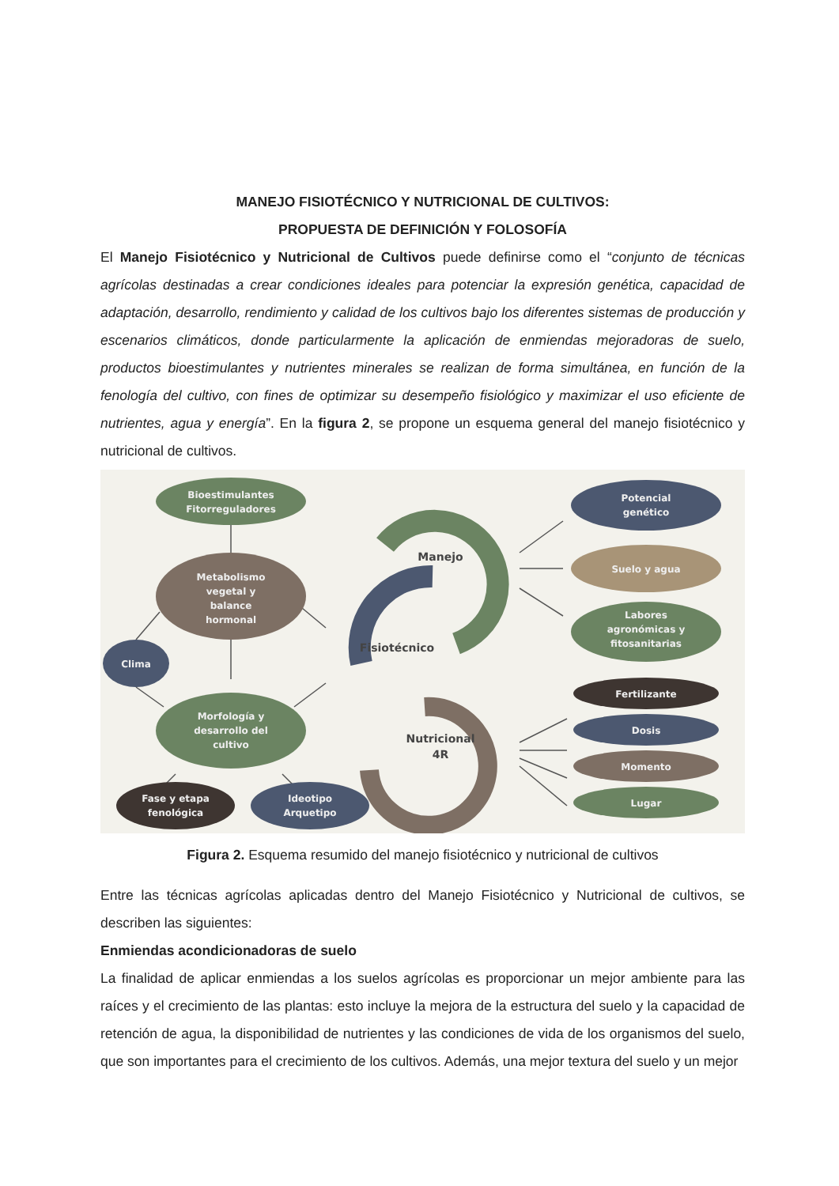MANEJO FISIOTÉCNICO Y NUTRICIONAL DE CULTIVOS:
PROPUESTA DE DEFINICIÓN Y FOLOSOFÍA
El Manejo Fisiotécnico y Nutricional de Cultivos puede definirse como el “conjunto de técnicas agrícolas destinadas a crear condiciones ideales para potenciar la expresión genética, capacidad de adaptación, desarrollo, rendimiento y calidad de los cultivos bajo los diferentes sistemas de producción y escenarios climáticos, donde particularmente la aplicación de enmiendas mejoradoras de suelo, productos bioestimulantes y nutrientes minerales se realizan de forma simultánea, en función de la fenología del cultivo, con fines de optimizar su desempeño fisiológico y maximizar el uso eficiente de nutrientes, agua y energía”. En la figura 2, se propone un esquema general del manejo fisiotécnico y nutricional de cultivos.
Bioestimulantes
Fitorreguladores
Metabolismo
vegetal y
balance
hormonal
Clima
Morfología y
desarrollo del
cultivo
Fase y etapa
fenológica
Ideotipo
Arquetipo
Manejo
Fisiotécnico
Nutricional
4R
Potencial
genético
Suelo y agua
Labores
agronómicas y
fitosanitarias
Fertilizante
Dosis
Momento
Lugar
Figura 2. Esquema resumido del manejo fisiotécnico y nutricional de cultivos
Entre las técnicas agrícolas aplicadas dentro del Manejo Fisiotécnico y Nutricional de cultivos, se describen las siguientes:
Enmiendas acondicionadoras de suelo
La finalidad de aplicar enmiendas a los suelos agrícolas es proporcionar un mejor ambiente para las raíces y el crecimiento de las plantas: esto incluye la mejora de la estructura del suelo y la capacidad de retención de agua, la disponibilidad de nutrientes y las condiciones de vida de los organismos del suelo, que son importantes para el crecimiento de los cultivos. Además, una mejor textura del suelo y un mejor